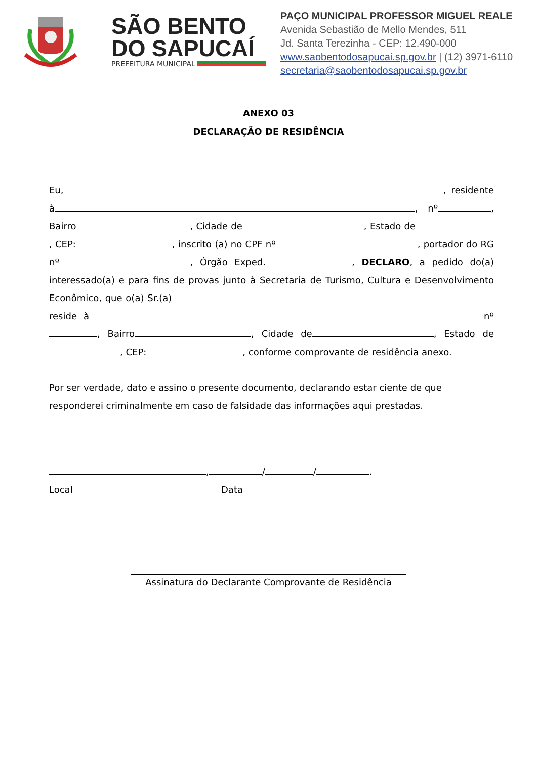SÃO BENTO
DO SAPUCAÍ
PREFEITURA MUNICIPAL
PAÇO MUNICIPAL PROFESSOR MIGUEL REALE
Avenida Sebastião de Mello Mendes, 511
Jd. Santa Terezinha - CEP: 12.490-000
www.saobentodosapucai.sp.gov.br | (12) 3971-6110
secretaria@saobentodosapucai.sp.gov.br
ANEXO 03
DECLARAÇÃO DE RESIDÊNCIA
Eu, , residente à , nº , Bairro , Cidade de , Estado de , CEP: , inscrito (a) no CPF nº , portador do RG nº , Órgão Exped. , DECLARO, a pedido do(a) interessado(a) e para fins de provas junto à Secretaria de Turismo, Cultura e Desenvolvimento Econômico, que o(a) Sr.(a) reside à nº , Bairro , Cidade de , Estado de , CEP: , conforme comprovante de residência anexo.
Por ser verdade, dato e assino o presente documento, declarando estar ciente de que responderei criminalmente em caso de falsidade das informações aqui prestadas.
, / / .
Local Data
Assinatura do Declarante Comprovante de Residência